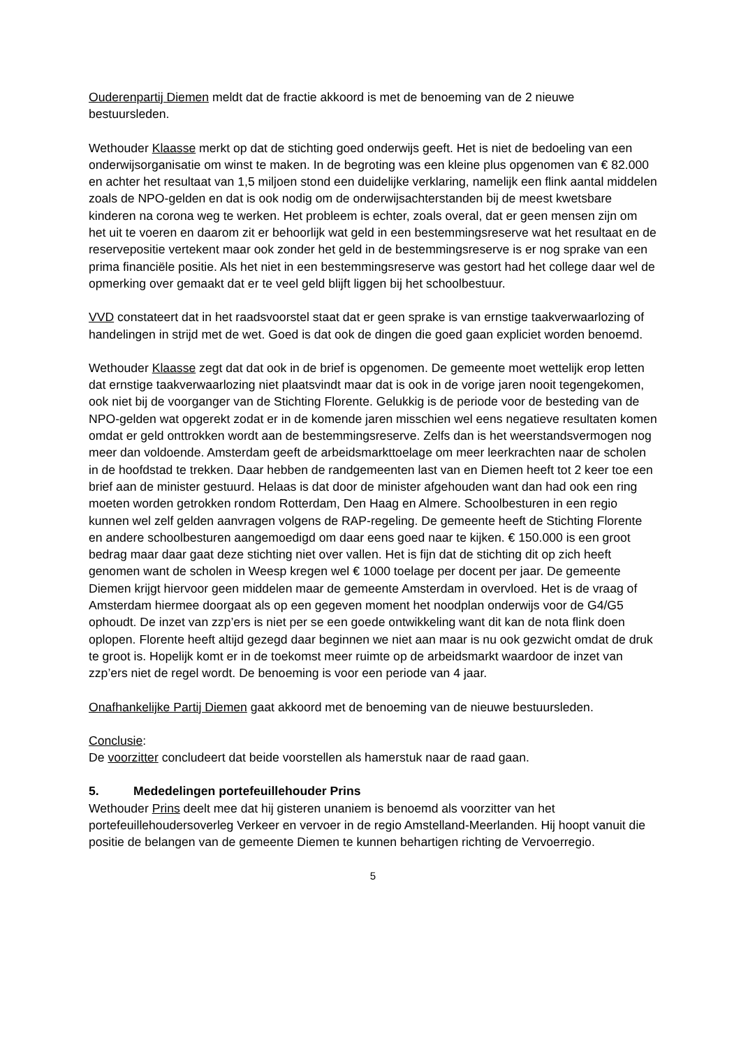Ouderenpartij Diemen meldt dat de fractie akkoord is met de benoeming van de 2 nieuwe bestuursleden.
Wethouder Klaasse merkt op dat de stichting goed onderwijs geeft. Het is niet de bedoeling van een onderwijsorganisatie om winst te maken. In de begroting was een kleine plus opgenomen van € 82.000 en achter het resultaat van 1,5 miljoen stond een duidelijke verklaring, namelijk een flink aantal middelen zoals de NPO-gelden en dat is ook nodig om de onderwijsachterstanden bij de meest kwetsbare kinderen na corona weg te werken. Het probleem is echter, zoals overal, dat er geen mensen zijn om het uit te voeren en daarom zit er behoorlijk wat geld in een bestemmingsreserve wat het resultaat en de reservepositie vertekent maar ook zonder het geld in de bestemmingsreserve is er nog sprake van een prima financiële positie. Als het niet in een bestemmingsreserve was gestort had het college daar wel de opmerking over gemaakt dat er te veel geld blijft liggen bij het schoolbestuur.
VVD constateert dat in het raadsvoorstel staat dat er geen sprake is van ernstige taakverwaarlozing of handelingen in strijd met de wet. Goed is dat ook de dingen die goed gaan expliciet worden benoemd.
Wethouder Klaasse zegt dat dat ook in de brief is opgenomen. De gemeente moet wettelijk erop letten dat ernstige taakverwaarlozing niet plaatsvindt maar dat is ook in de vorige jaren nooit tegengekomen, ook niet bij de voorganger van de Stichting Florente. Gelukkig is de periode voor de besteding van de NPO-gelden wat opgerekt zodat er in de komende jaren misschien wel eens negatieve resultaten komen omdat er geld onttrokken wordt aan de bestemmingsreserve. Zelfs dan is het weerstandsvermogen nog meer dan voldoende. Amsterdam geeft de arbeidsmarkttoelage om meer leerkrachten naar de scholen in de hoofdstad te trekken. Daar hebben de randgemeenten last van en Diemen heeft tot 2 keer toe een brief aan de minister gestuurd. Helaas is dat door de minister afgehouden want dan had ook een ring moeten worden getrokken rondom Rotterdam, Den Haag en Almere. Schoolbesturen in een regio kunnen wel zelf gelden aanvragen volgens de RAP-regeling. De gemeente heeft de Stichting Florente en andere schoolbesturen aangemoedigd om daar eens goed naar te kijken. € 150.000 is een groot bedrag maar daar gaat deze stichting niet over vallen. Het is fijn dat de stichting dit op zich heeft genomen want de scholen in Weesp kregen wel € 1000 toelage per docent per jaar. De gemeente Diemen krijgt hiervoor geen middelen maar de gemeente Amsterdam in overvloed. Het is de vraag of Amsterdam hiermee doorgaat als op een gegeven moment het noodplan onderwijs voor de G4/G5 ophoudt. De inzet van zzp’ers is niet per se een goede ontwikkeling want dit kan de nota flink doen oplopen. Florente heeft altijd gezegd daar beginnen we niet aan maar is nu ook gezwicht omdat de druk te groot is. Hopelijk komt er in de toekomst meer ruimte op de arbeidsmarkt waardoor de inzet van zzp’ers niet de regel wordt. De benoeming is voor een periode van 4 jaar.
Onafhankelijke Partij Diemen gaat akkoord met de benoeming van de nieuwe bestuursleden.
Conclusie:
De voorzitter concludeert dat beide voorstellen als hamerstuk naar de raad gaan.
5. Mededelingen portefeuillehouder Prins
Wethouder Prins deelt mee dat hij gisteren unaniem is benoemd als voorzitter van het portefeuillehoudersoverleg Verkeer en vervoer in de regio Amstelland-Meerlanden. Hij hoopt vanuit die positie de belangen van de gemeente Diemen te kunnen behartigen richting de Vervoerregio.
5